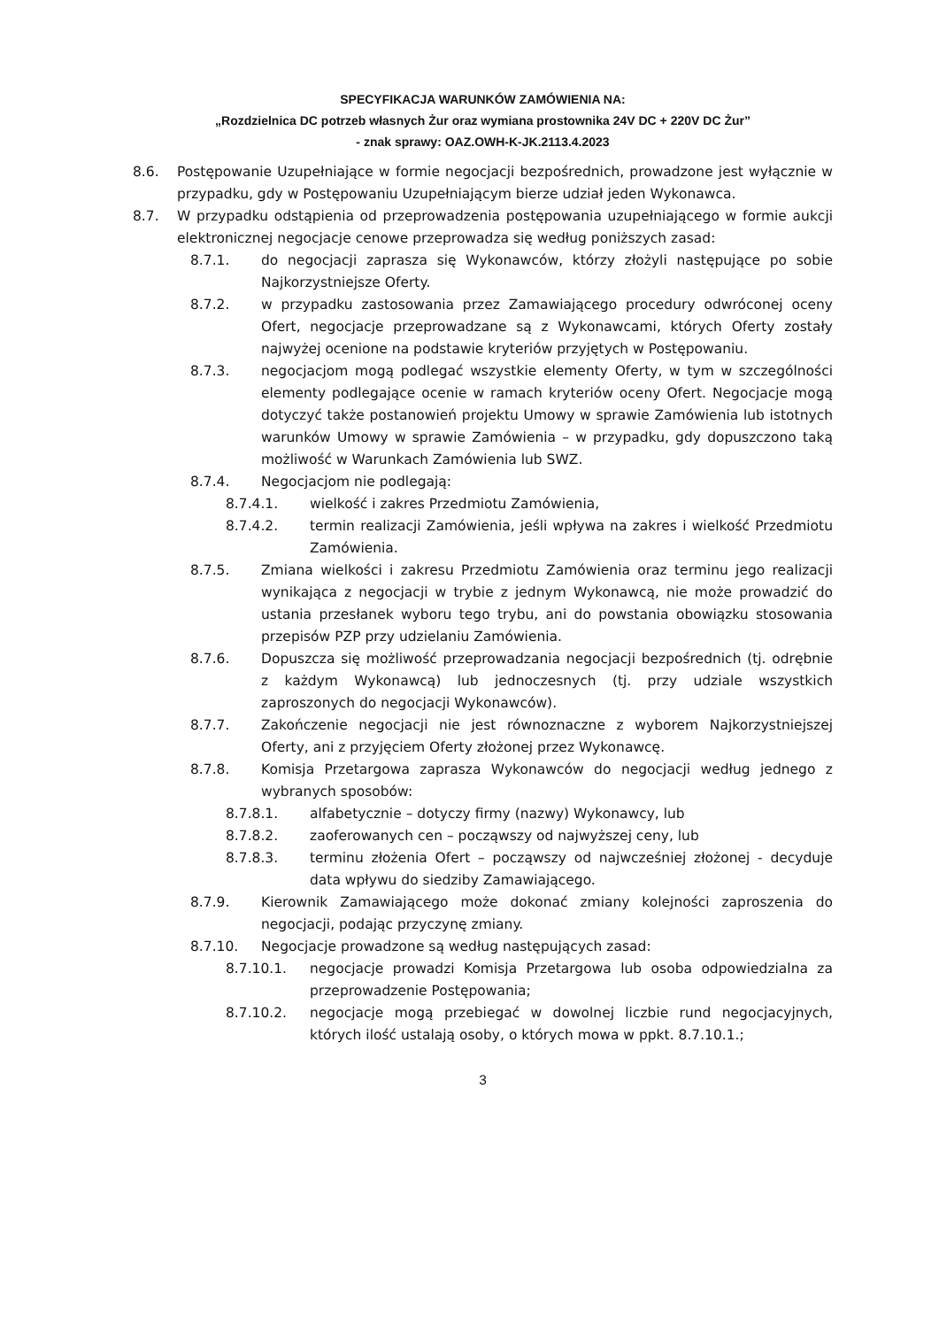SPECYFIKACJA WARUNKÓW ZAMÓWIENIA NA:
„Rozdzielnica DC potrzeb własnych Żur oraz wymiana prostownika 24V DC + 220V DC Żur”
- znak sprawy: OAZ.OWH-K-JK.2113.4.2023
8.6. Postępowanie Uzupełniające w formie negocjacji bezpośrednich, prowadzone jest wyłącznie w przypadku, gdy w Postępowaniu Uzupełniającym bierze udział jeden Wykonawca.
8.7. W przypadku odstąpienia od przeprowadzenia postępowania uzupełniającego w formie aukcji elektronicznej negocjacje cenowe przeprowadza się według poniższych zasad:
8.7.1. do negocjacji zaprasza się Wykonawców, którzy złożyli następujące po sobie Najkorzystniejsze Oferty.
8.7.2. w przypadku zastosowania przez Zamawiającego procedury odwróconej oceny Ofert, negocjacje przeprowadzane są z Wykonawcami, których Oferty zostały najwyżej ocenione na podstawie kryteriów przyjętych w Postępowaniu.
8.7.3. negocjacjom mogą podlegać wszystkie elementy Oferty, w tym w szczególności elementy podlegające ocenie w ramach kryteriów oceny Ofert. Negocjacje mogą dotyczyć także postanowień projektu Umowy w sprawie Zamówienia lub istotnych warunków Umowy w sprawie Zamówienia – w przypadku, gdy dopuszczono taką możliwość w Warunkach Zamówienia lub SWZ.
8.7.4. Negocjacjom nie podlegają:
8.7.4.1. wielkość i zakres Przedmiotu Zamówienia,
8.7.4.2. termin realizacji Zamówienia, jeśli wpływa na zakres i wielkość Przedmiotu Zamówienia.
8.7.5. Zmiana wielkości i zakresu Przedmiotu Zamówienia oraz terminu jego realizacji wynikająca z negocjacji w trybie z jednym Wykonawcą, nie może prowadzić do ustania przesłanek wyboru tego trybu, ani do powstania obowiązku stosowania przepisów PZP przy udzielaniu Zamówienia.
8.7.6. Dopuszcza się możliwość przeprowadzania negocjacji bezpośrednich (tj. odrębnie z każdym Wykonawcą) lub jednoczesnych (tj. przy udziale wszystkich zaproszonych do negocjacji Wykonawców).
8.7.7. Zakończenie negocjacji nie jest równoznaczne z wyborem Najkorzystniejszej Oferty, ani z przyjęciem Oferty złożonej przez Wykonawcę.
8.7.8. Komisja Przetargowa zaprasza Wykonawców do negocjacji według jednego z wybranych sposobów:
8.7.8.1. alfabetycznie – dotyczy firmy (nazwy) Wykonawcy, lub
8.7.8.2. zaoferowanych cen – począwszy od najwyższej ceny, lub
8.7.8.3. terminu złożenia Ofert – począwszy od najwcześniej złożonej - decyduje data wpływu do siedziby Zamawiającego.
8.7.9. Kierownik Zamawiającego może dokonać zmiany kolejności zaproszenia do negocjacji, podając przyczynę zmiany.
8.7.10. Negocjacje prowadzone są według następujących zasad:
8.7.10.1. negocjacje prowadzi Komisja Przetargowa lub osoba odpowiedzialna za przeprowadzenie Postępowania;
8.7.10.2. negocjacje mogą przebiegać w dowolnej liczbie rund negocjacyjnych, których ilość ustalają osoby, o których mowa w ppkt. 8.7.10.1.;
3